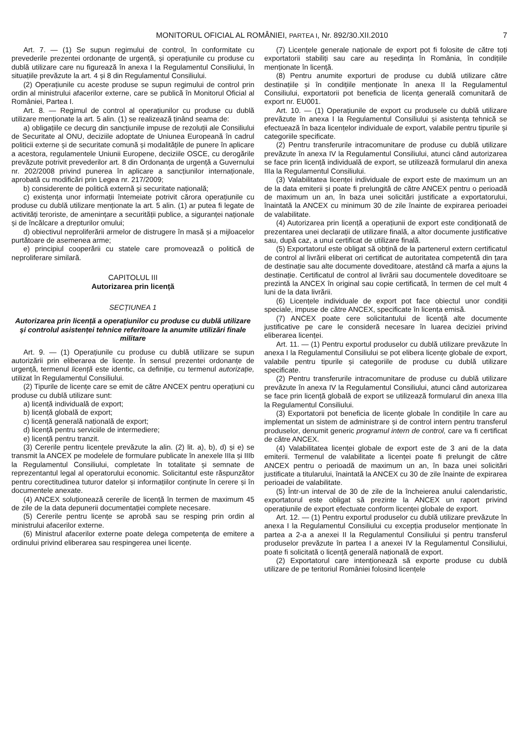MONITORUL OFICIAL AL ROMÂNIEI, PARTEA I, Nr. 892/30.XII.2010 7
Art. 7. — (1) Se supun regimului de control, în conformitate cu prevederile prezentei ordonanțe de urgență, și operațiunile cu produse cu dublă utilizare care nu figurează în anexa I la Regulamentul Consiliului, în situațiile prevăzute la art. 4 și 8 din Regulamentul Consiliului.
(2) Operațiunile cu aceste produse se supun regimului de control prin ordin al ministrului afacerilor externe, care se publică în Monitorul Oficial al României, Partea I.
Art. 8. — Regimul de control al operațiunilor cu produse cu dublă utilizare menționate la art. 5 alin. (1) se realizează ținând seama de:
a) obligațiile ce decurg din sancțiunile impuse de rezoluții ale Consiliului de Securitate al ONU, deciziile adoptate de Uniunea Europeană în cadrul politicii externe și de securitate comună și modalitățile de punere în aplicare a acestora, regulamentele Uniunii Europene, deciziile OSCE, cu derogările prevăzute potrivit prevederilor art. 8 din Ordonanța de urgență a Guvernului nr. 202/2008 privind punerea în aplicare a sancțiunilor internaționale, aprobată cu modificări prin Legea nr. 217/2009;
b) considerente de politică externă și securitate națională;
c) existența unor informații întemeiate potrivit cărora operațiunile cu produse cu dublă utilizare menționate la art. 5 alin. (1) ar putea fi legate de activități teroriste, de amenințare a securității publice, a siguranței naționale și de încălcare a drepturilor omului;
d) obiectivul neproliferării armelor de distrugere în masă și a mijloacelor purtătoare de asemenea arme;
e) principiul cooperării cu statele care promovează o politică de neproliferare similară.
CAPITOLUL III
Autorizarea prin licență
SECȚIUNEA 1
Autorizarea prin licență a operațiunilor cu produse cu dublă utilizare și controlul asistenței tehnice referitoare la anumite utilizări finale militare
Art. 9. — (1) Operațiunile cu produse cu dublă utilizare se supun autorizării prin eliberarea de licențe. În sensul prezentei ordonanțe de urgență, termenul licență este identic, ca definiție, cu termenul autorizație, utilizat în Regulamentul Consiliului.
(2) Tipurile de licențe care se emit de către ANCEX pentru operațiuni cu produse cu dublă utilizare sunt:
a) licență individuală de export;
b) licență globală de export;
c) licență generală națională de export;
d) licență pentru serviciile de intermediere;
e) licență pentru tranzit.
(3) Cererile pentru licențele prevăzute la alin. (2) lit. a), b), d) și e) se transmit la ANCEX pe modelele de formulare publicate în anexele IIIa și IIIb la Regulamentul Consiliului, completate în totalitate și semnate de reprezentantul legal al operatorului economic. Solicitantul este răspunzător pentru corectitudinea tuturor datelor și informațiilor conținute în cerere și în documentele anexate.
(4) ANCEX soluționează cererile de licență în termen de maximum 45 de zile de la data depunerii documentației complete necesare.
(5) Cererile pentru licențe se aprobă sau se resping prin ordin al ministrului afacerilor externe.
(6) Ministrul afacerilor externe poate delega competența de emitere a ordinului privind eliberarea sau respingerea unei licențe.
(7) Licențele generale naționale de export pot fi folosite de către toți exportatorii stabiliți sau care au reședința în România, în condițiile menționate în licență.
(8) Pentru anumite exporturi de produse cu dublă utilizare către destinațiile și în condițiile menționate în anexa II la Regulamentul Consiliului, exportatorii pot beneficia de licența generală comunitară de export nr. EU001.
Art. 10. — (1) Operațiunile de export cu produsele cu dublă utilizare prevăzute în anexa I la Regulamentul Consiliului și asistența tehnică se efectuează în baza licențelor individuale de export, valabile pentru tipurile și categoriile specificate.
(2) Pentru transferurile intracomunitare de produse cu dublă utilizare prevăzute în anexa IV la Regulamentul Consiliului, atunci când autorizarea se face prin licență individuală de export, se utilizează formularul din anexa IIIa la Regulamentul Consiliului.
(3) Valabilitatea licenței individuale de export este de maximum un an de la data emiterii și poate fi prelungită de către ANCEX pentru o perioadă de maximum un an, în baza unei solicitări justificate a exportatorului, înaintată la ANCEX cu minimum 30 de zile înainte de expirarea perioadei de valabilitate.
(4) Autorizarea prin licență a operațiunii de export este condiționată de prezentarea unei declarații de utilizare finală, a altor documente justificative sau, după caz, a unui certificat de utilizare finală.
(5) Exportatorul este obligat să obțină de la partenerul extern certificatul de control al livrării eliberat ori certificat de autoritatea competentă din țara de destinație sau alte documente doveditoare, atestând că marfa a ajuns la destinație. Certificatul de control al livrării sau documentele doveditoare se prezintă la ANCEX în original sau copie certificată, în termen de cel mult 4 luni de la data livrării.
(6) Licențele individuale de export pot face obiectul unor condiții speciale, impuse de către ANCEX, specificate în licența emisă.
(7) ANCEX poate cere solicitantului de licență alte documente justificative pe care le consideră necesare în luarea deciziei privind eliberarea licenței.
Art. 11. — (1) Pentru exportul produselor cu dublă utilizare prevăzute în anexa I la Regulamentul Consiliului se pot elibera licențe globale de export, valabile pentru tipurile și categoriile de produse cu dublă utilizare specificate.
(2) Pentru transferurile intracomunitare de produse cu dublă utilizare prevăzute în anexa IV la Regulamentul Consiliului, atunci când autorizarea se face prin licență globală de export se utilizează formularul din anexa IIIa la Regulamentul Consiliului.
(3) Exportatorii pot beneficia de licențe globale în condițiile în care au implementat un sistem de administrare și de control intern pentru transferul produselor, denumit generic programul intern de control, care va fi certificat de către ANCEX.
(4) Valabilitatea licenței globale de export este de 3 ani de la data emiterii. Termenul de valabilitate a licenței poate fi prelungit de către ANCEX pentru o perioadă de maximum un an, în baza unei solicitări justificate a titularului, înaintată la ANCEX cu 30 de zile înainte de expirarea perioadei de valabilitate.
(5) Într-un interval de 30 de zile de la încheierea anului calendaristic, exportatorul este obligat să prezinte la ANCEX un raport privind operațiunile de export efectuate conform licenței globale de export.
Art. 12. — (1) Pentru exportul produselor cu dublă utilizare prevăzute în anexa I la Regulamentul Consiliului cu excepția produselor menționate în partea a 2-a a anexei II la Regulamentul Consiliului și pentru transferul produselor prevăzute în partea I a anexei IV la Regulamentul Consiliului, poate fi solicitată o licență generală națională de export.
(2) Exportatorul care intenționează să exporte produse cu dublă utilizare de pe teritoriul României folosind licențele